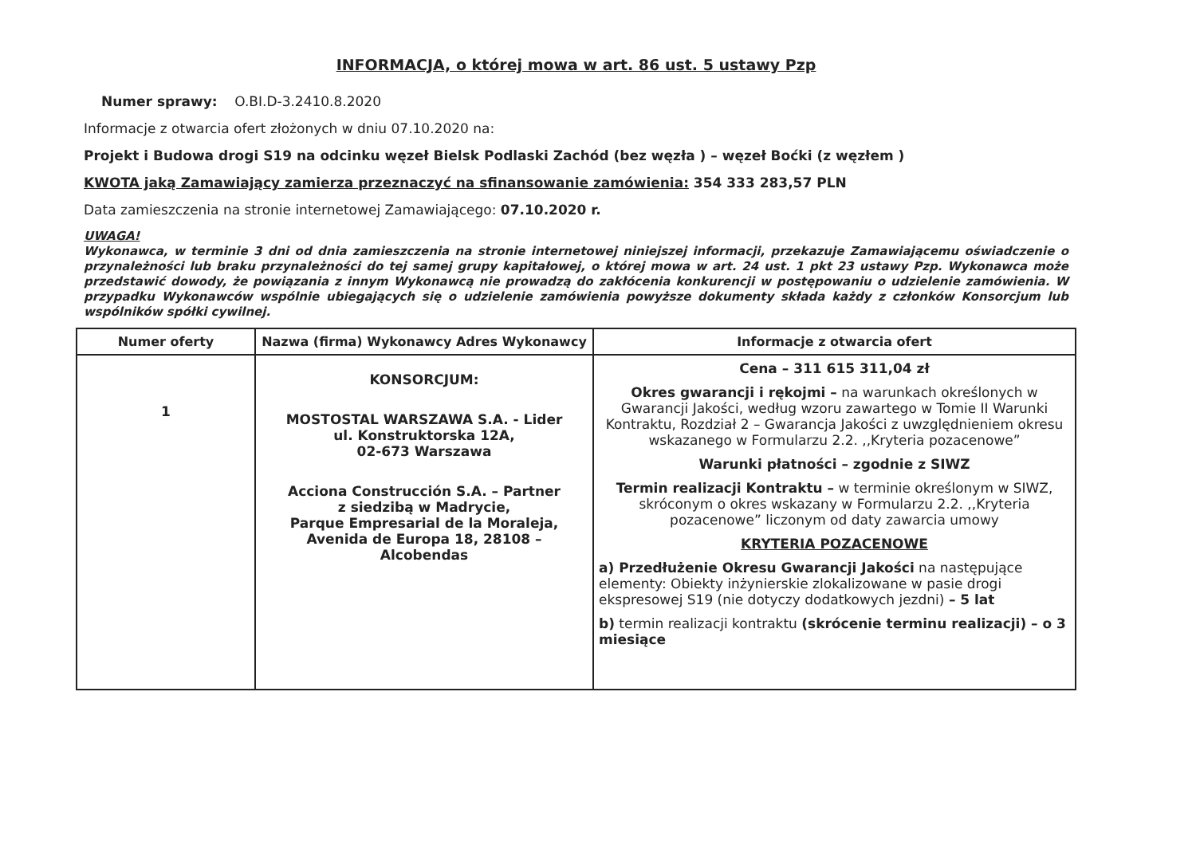INFORMACJA, o której mowa w art. 86 ust. 5 ustawy Pzp
Numer sprawy: O.BI.D-3.2410.8.2020
Informacje z otwarcia ofert złożonych w dniu 07.10.2020 na:
Projekt i Budowa drogi S19 na odcinku węzeł Bielsk Podlaski Zachód (bez węzła ) – węzeł Boćki (z węzłem )
KWOTA jaką Zamawiający zamierza przeznaczyć na sfinansowanie zamówienia: 354 333 283,57 PLN
Data zamieszczenia na stronie internetowej Zamawiającego: 07.10.2020 r.
UWAGA!
Wykonawca, w terminie 3 dni od dnia zamieszczenia na stronie internetowej niniejszej informacji, przekazuje Zamawiającemu oświadczenie o przynależności lub braku przynależności do tej samej grupy kapitałowej, o której mowa w art. 24 ust. 1 pkt 23 ustawy Pzp. Wykonawca może przedstawić dowody, że powiązania z innym Wykonawcą nie prowadzą do zakłócenia konkurencji w postępowaniu o udzielenie zamówienia. W przypadku Wykonawców wspólnie ubiegających się o udzielenie zamówienia powyższe dokumenty składa każdy z członków Konsorcjum lub wspólników spółki cywilnej.
| Numer oferty | Nazwa (firma) Wykonawcy Adres Wykonawcy | Informacje z otwarcia ofert |
| --- | --- | --- |
| 1 | KONSORCJUM: MOSTOSTAL WARSZAWA S.A. - Lider ul. Konstruktorska 12A, 02-673 Warszawa Acciona Construcción S.A. – Partner z siedzibą w Madrycie, Parque Empresarial de la Moraleja, Avenida de Europa 18, 28108 – Alcobendas | Cena – 311 615 311,04 zł Okres gwarancji i rękojmi – na warunkach określonych w Gwarancji Jakości, według wzoru zawartego w Tomie II Warunki Kontraktu, Rozdział 2 – Gwarancja Jakości z uwzględnieniem okresu wskazanego w Formularzu 2.2. ,,Kryteria pozacenowe” Warunki płatności – zgodnie z SIWZ Termin realizacji Kontraktu – w terminie określonym w SIWZ, skróconym o okres wskazany w Formularzu 2.2. ,,Kryteria pozacenowe” liczonym od daty zawarcia umowy KRYTERIA POZACENOWE a) Przedłużenie Okresu Gwarancji Jakości na następujące elementy: Obiekty inżynierskie zlokalizowane w pasie drogi ekspresowej S19 (nie dotyczy dodatkowych jezdni) – 5 lat b) termin realizacji kontraktu (skrócenie terminu realizacji) – o 3 miesiące |